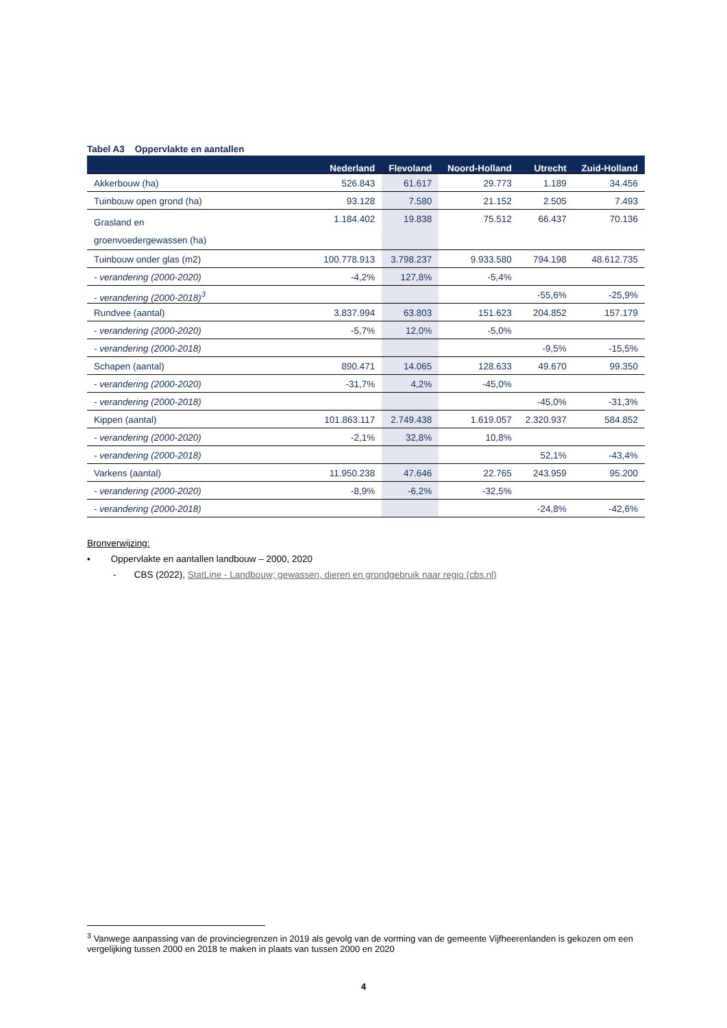Tabel A3 Oppervlakte en aantallen
| | Nederland | Flevoland | Noord-Holland | Utrecht | Zuid-Holland |
| --- | --- | --- | --- | --- | --- |
| Akkerbouw (ha) | 526.843 | 61.617 | 29.773 | 1.189 | 34.456 |
| Tuinbouw open grond (ha) | 93.128 | 7.580 | 21.152 | 2.505 | 7.493 |
| Grasland en groenvoedergewassen (ha) | 1.184.402 | 19.838 | 75.512 | 66.437 | 70.136 |
| Tuinbouw onder glas (m2) | 100.778.913 | 3.798.237 | 9.933.580 | 794.198 | 48.612.735 |
| - verandering (2000-2020) | -4,2% | 127,8% | -5,4% | | |
| - verandering (2000-2018)<sup>3</sup> | | | | -55,6% | -25,9% |
| Rundvee (aantal) | 3.837.994 | 63.803 | 151.623 | 204.852 | 157.179 |
| - verandering (2000-2020) | -5,7% | 12,0% | -5,0% | | |
| - verandering (2000-2018) | | | | -9,5% | -15,5% |
| Schapen (aantal) | 890.471 | 14.065 | 128.633 | 49.670 | 99.350 |
| - verandering (2000-2020) | -31,7% | 4,2% | -45,0% | | |
| - verandering (2000-2018) | | | | -45,0% | -31,3% |
| Kippen (aantal) | 101.863.117 | 2.749.438 | 1.619.057 | 2.320.937 | 584.852 |
| - verandering (2000-2020) | -2,1% | 32,8% | 10,8% | | |
| - verandering (2000-2018) | | | | 52,1% | -43,4% |
| Varkens (aantal) | 11.950.238 | 47.646 | 22.765 | 243.959 | 95.200 |
| - verandering (2000-2020) | -8,9% | -6,2% | -32,5% | | |
| - verandering (2000-2018) | | | | -24,8% | -42,6% |
Bronverwijzing:
▪ Oppervlakte en aantallen landbouw – 2000, 2020
- CBS (2022), StatLine - Landbouw; gewassen, dieren en grondgebruik naar regio (cbs.nl)
<sup>3</sup> Vanwege aanpassing van de provinciegrenzen in 2019 als gevolg van de vorming van de gemeente Vijfheerenlanden is gekozen om een vergelijking tussen 2000 en 2018 te maken in plaats van tussen 2000 en 2020
4